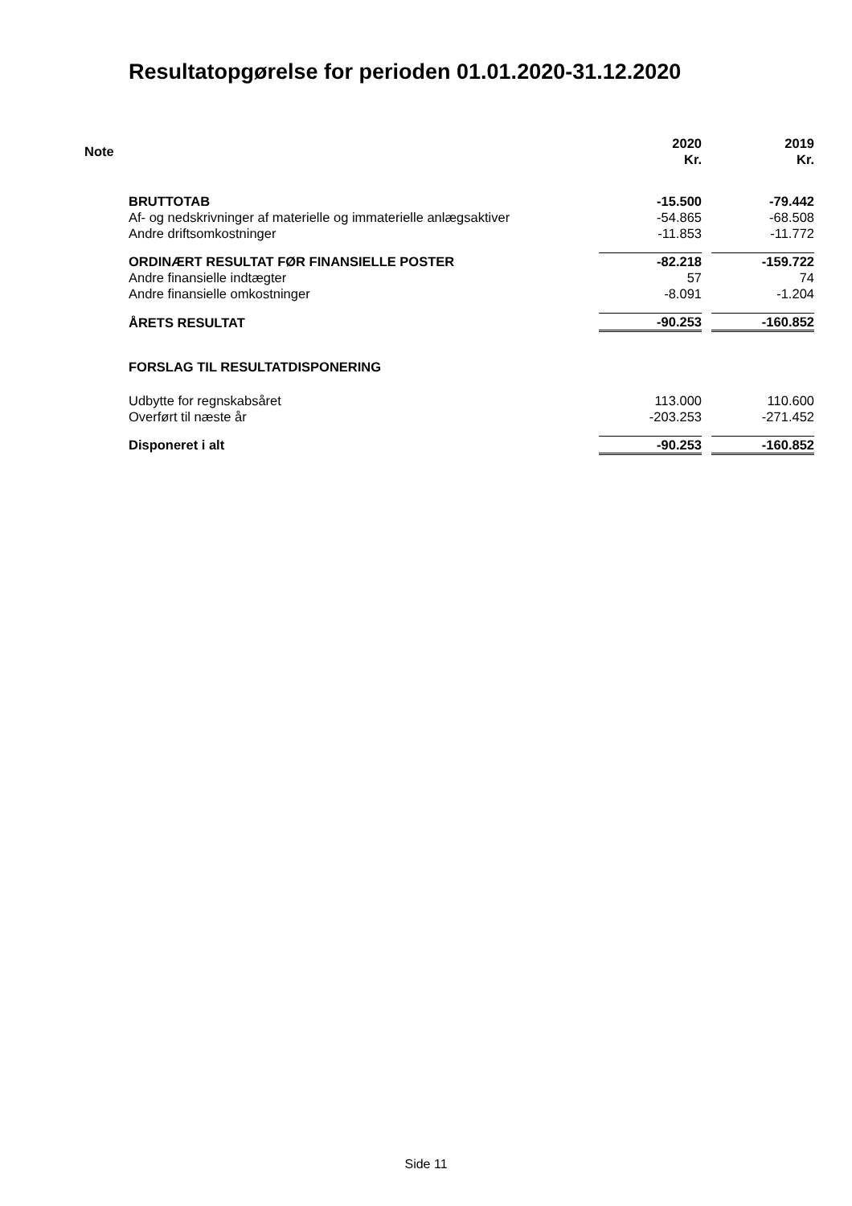Resultatopgørelse for perioden 01.01.2020-31.12.2020
| Note | | 2020 Kr. | | 2019 Kr. |
| --- | --- | --- | --- | --- |
| | BRUTTOTAB | -15.500 | | -79.442 |
| | Af- og nedskrivninger af materielle og immaterielle anlægsaktiver | -54.865 | | -68.508 |
| | Andre driftsomkostninger | -11.853 | | -11.772 |
| | ORDINÆRT RESULTAT FØR FINANSIELLE POSTER | -82.218 | | -159.722 |
| | Andre finansielle indtægter | 57 | | 74 |
| | Andre finansielle omkostninger | -8.091 | | -1.204 |
| | ÅRETS RESULTAT | -90.253 | | -160.852 |
| | FORSLAG TIL RESULTATDISPONERING | | | |
| | Udbytte for regnskabsåret | 113.000 | | 110.600 |
| | Overført til næste år | -203.253 | | -271.452 |
| | Disponeret i alt | -90.253 | | -160.852 |
Side 11